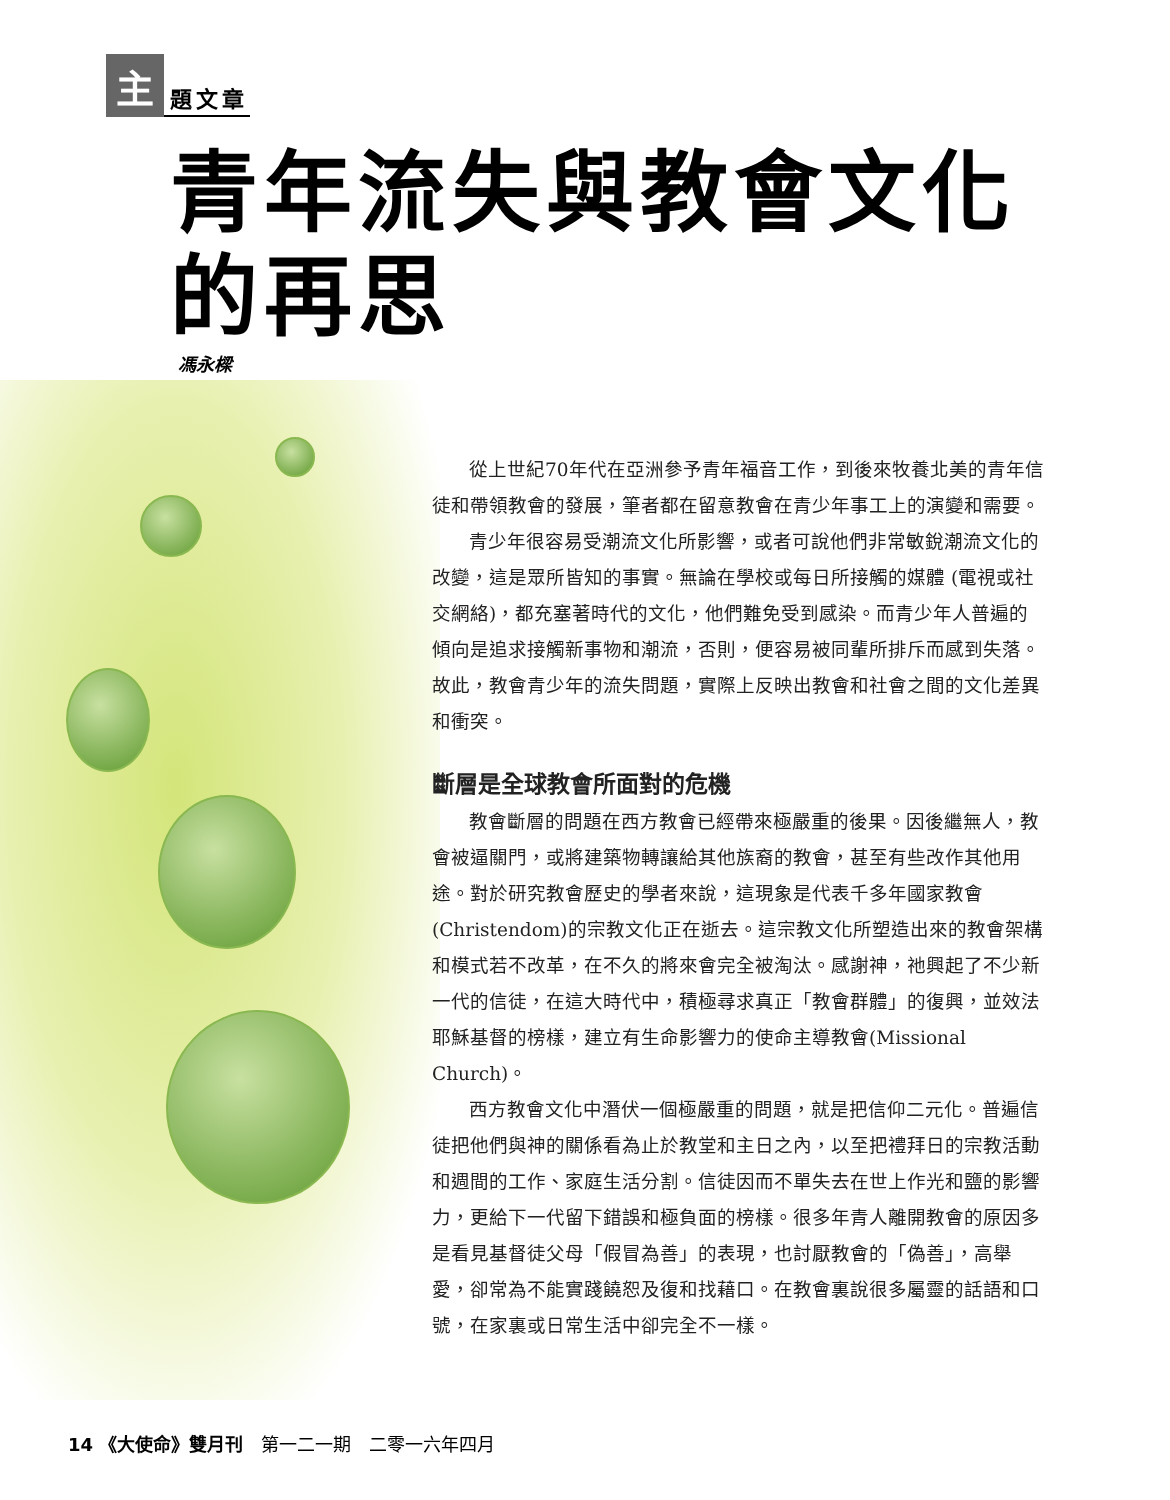主題文章
青年流失與教會文化的再思
馮永樑
從上世紀70年代在亞洲參予青年福音工作，到後來牧養北美的青年信徒和帶領教會的發展，筆者都在留意教會在青少年事工上的演變和需要。
青少年很容易受潮流文化所影響，或者可說他們非常敏銳潮流文化的改變，這是眾所皆知的事實。無論在學校或每日所接觸的媒體 (電視或社交網絡)，都充塞著時代的文化，他們難免受到感染。而青少年人普遍的傾向是追求接觸新事物和潮流，否則，便容易被同輩所排斥而感到失落。故此，教會青少年的流失問題，實際上反映出教會和社會之間的文化差異和衝突。
斷層是全球教會所面對的危機
教會斷層的問題在西方教會已經帶來極嚴重的後果。因後繼無人，教會被逼關門，或將建築物轉讓給其他族裔的教會，甚至有些改作其他用途。對於研究教會歷史的學者來說，這現象是代表千多年國家教會(Christendom)的宗教文化正在逝去。這宗教文化所塑造出來的教會架構和模式若不改革，在不久的將來會完全被淘汰。感謝神，祂興起了不少新一代的信徒，在這大時代中，積極尋求真正「教會群體」的復興，並效法耶穌基督的榜樣，建立有生命影響力的使命主導教會(Missional Church)。
西方教會文化中潛伏一個極嚴重的問題，就是把信仰二元化。普遍信徒把他們與神的關係看為止於教堂和主日之內，以至把禮拜日的宗教活動和週間的工作、家庭生活分割。信徒因而不單失去在世上作光和鹽的影響力，更給下一代留下錯誤和極負面的榜樣。很多年青人離開教會的原因多是看見基督徒父母「假冒為善」的表現，也討厭教會的「偽善」，高舉愛，卻常為不能實踐饒恕及復和找藉口。在教會裏說很多屬靈的話語和口號，在家裏或日常生活中卻完全不一樣。
14 《大使命》雙月刊　第一二一期　二零一六年四月